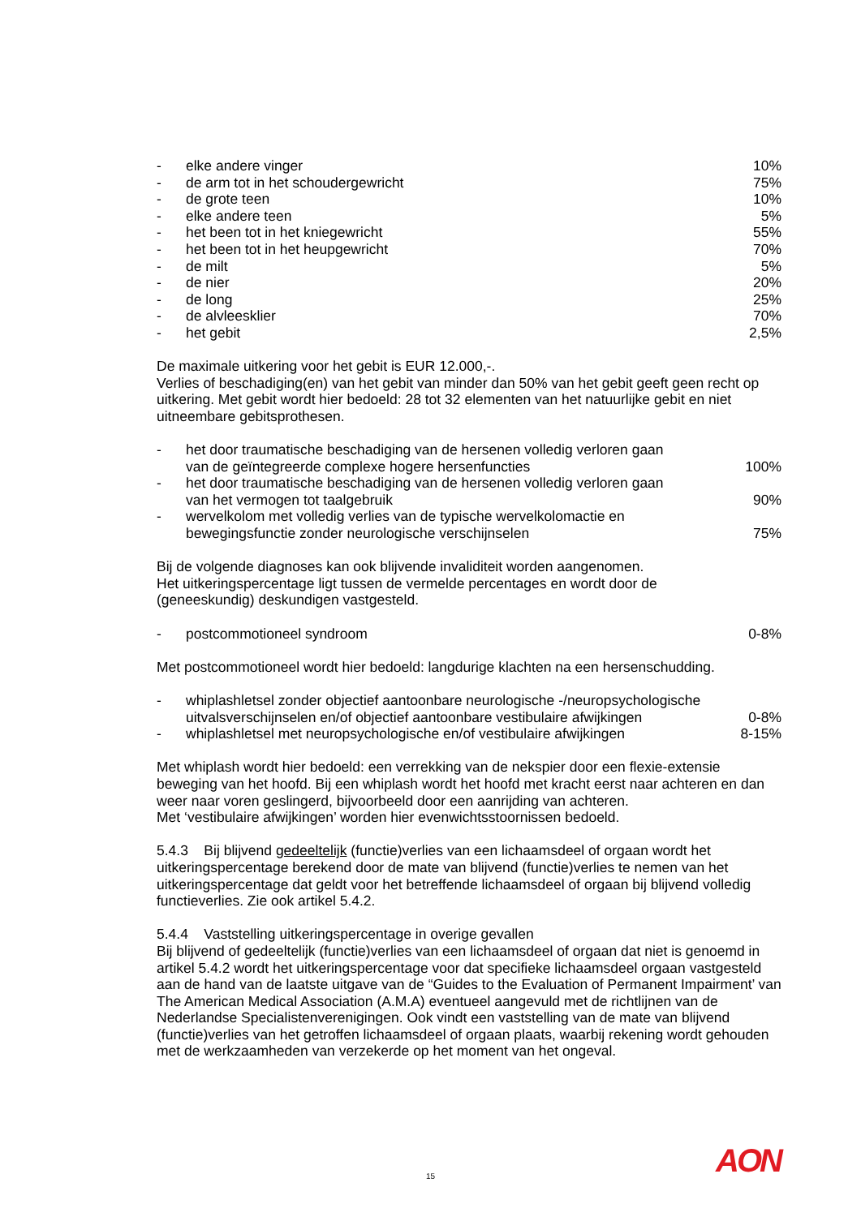- elke andere vinger 10%
- de arm tot in het schoudergewricht 75%
- de grote teen 10%
- elke andere teen 5%
- het been tot in het kniegewricht 55%
- het been tot in het heupgewricht 70%
- de milt 5%
- de nier 20%
- de long 25%
- de alvleesklier 70%
- het gebit 2,5%
De maximale uitkering voor het gebit is EUR 12.000,-.
Verlies of beschadiging(en) van het gebit van minder dan 50% van het gebit geeft geen recht op uitkering. Met gebit wordt hier bedoeld: 28 tot 32 elementen van het natuurlijke gebit en niet uitneembare gebitsprothesen.
- het door traumatische beschadiging van de hersenen volledig verloren gaan
van de geïntegreerde complexe hogere hersenfuncties 100%
- het door traumatische beschadiging van de hersenen volledig verloren gaan
van het vermogen tot taalgebruik 90%
- wervelkolom met volledig verlies van de typische wervelkolomactie en
bewegingsfunctie zonder neurologische verschijnselen 75%
Bij de volgende diagnoses kan ook blijvende invaliditeit worden aangenomen.
Het uitkeringspercentage ligt tussen de vermelde percentages en wordt door de
(geneeskundig) deskundigen vastgesteld.
- postcommotioneel syndroom 0-8%
Met postcommotioneel wordt hier bedoeld: langdurige klachten na een hersenschudding.
- whiplashletsel zonder objectief aantoonbare neurologische -/neuropsychologische
uitvalsverschijnselen en/of objectief aantoonbare vestibulaire afwijkingen 0-8%
- whiplashletsel met neuropsychologische en/of vestibulaire afwijkingen 8-15%
Met whiplash wordt hier bedoeld: een verrekking van de nekspier door een flexie-extensie beweging van het hoofd. Bij een whiplash wordt het hoofd met kracht eerst naar achteren en dan weer naar voren geslingerd, bijvoorbeeld door een aanrijding van achteren.
Met ‘vestibulaire afwijkingen’ worden hier evenwichtsstoornissen bedoeld.
5.4.3 Bij blijvend gedeeltelijk (functie)verlies van een lichaamsdeel of orgaan wordt het uitkeringspercentage berekend door de mate van blijvend (functie)verlies te nemen van het uitkeringspercentage dat geldt voor het betreffende lichaamsdeel of orgaan bij blijvend volledig functieverlies. Zie ook artikel 5.4.2.
5.4.4 Vaststelling uitkeringspercentage in overige gevallen
Bij blijvend of gedeeltelijk (functie)verlies van een lichaamsdeel of orgaan dat niet is genoemd in artikel 5.4.2 wordt het uitkeringspercentage voor dat specifieke lichaamsdeel orgaan vastgesteld aan de hand van de laatste uitgave van de “Guides to the Evaluation of Permanent Impairment’ van The American Medical Association (A.M.A) eventueel aangevuld met de richtlijnen van de Nederlandse Specialistenverenigingen. Ook vindt een vaststelling van de mate van blijvend (functie)verlies van het getroffen lichaamsdeel of orgaan plaats, waarbij rekening wordt gehouden met de werkzaamheden van verzekerde op het moment van het ongeval.
15 AON